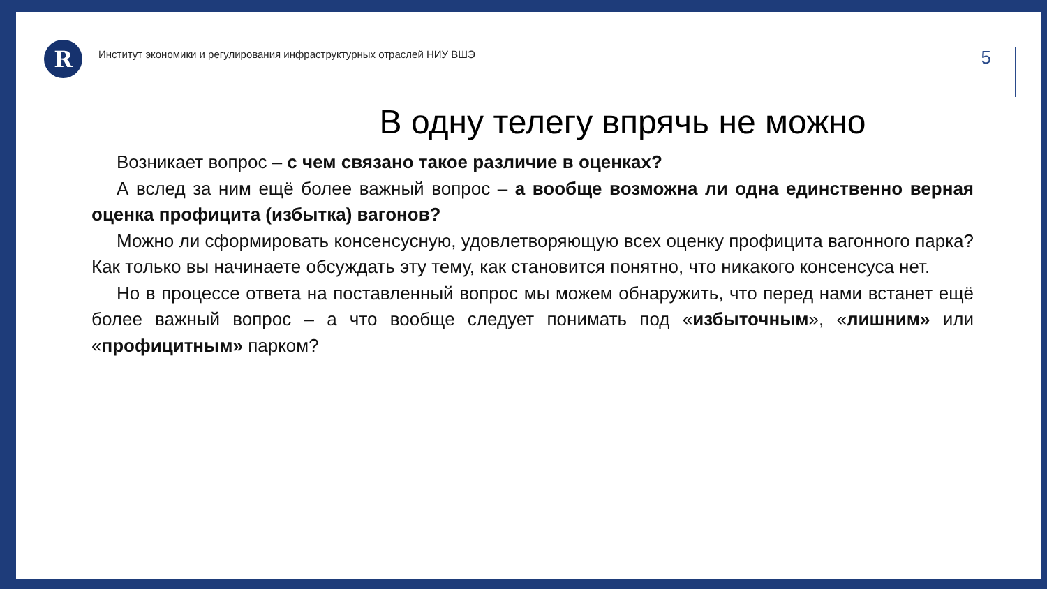R
Институт экономики и регулирования инфраструктурных отраслей НИУ ВШЭ
5
В одну телегу впрячь не можно
Возникает вопрос – с чем связано такое различие в оценках?
А вслед за ним ещё более важный вопрос – а вообще возможна ли одна единственно верная оценка профицита (избытка) вагонов?
Можно ли сформировать консенсусную, удовлетворяющую всех оценку профицита вагонного парка? Как только вы начинаете обсуждать эту тему, как становится понятно, что никакого консенсуса нет.
Но в процессе ответа на поставленный вопрос мы можем обнаружить, что перед нами встанет ещё более важный вопрос – а что вообще следует понимать под «избыточным», «лишним» или «профицитным» парком?